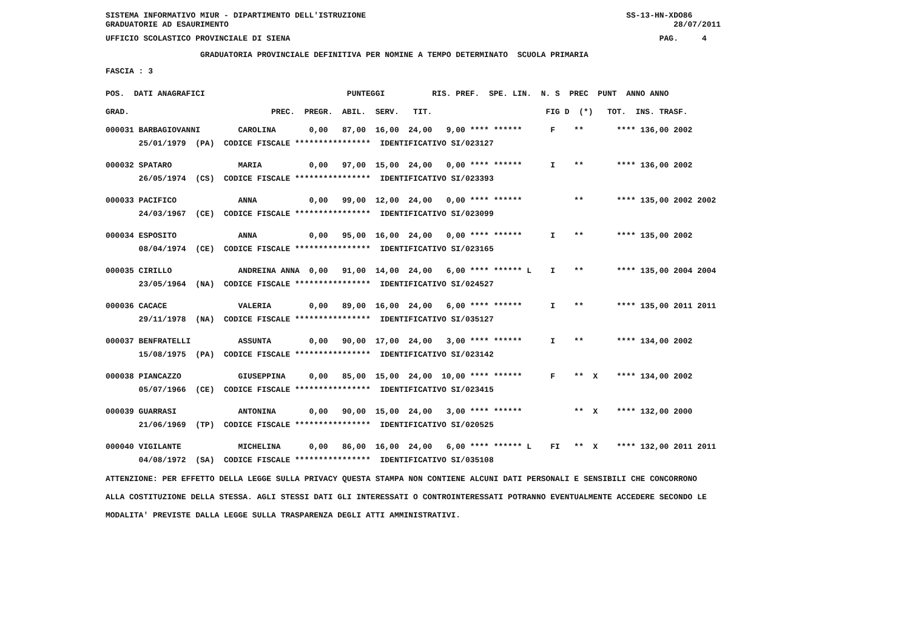SISTEMA INFORMATIVO MIUR - DIPARTIMENTO DELL'ISTRUZIONE SS-13-HN-XDO86 GRADUATORIE AD ESAURIMENTO 28/07/2011
UFFICIO SCOLASTICO PROVINCIALE DI SIENA PAG. 4
GRADUATORIA PROVINCIALE DEFINITIVA PER NOMINE A TEMPO DETERMINATO SCUOLA PRIMARIA
FASCIA : 3
| POS. DATI ANAGRAFICI PUNTEGGI RIS. PREF. SPE. LIN. N. S PREC PUNT ANNO ANNO |
| --- |
| GRAD. PREC. PREGR. ABIL. SERV. TIT. FIG D (*) TOT. INS. TRASF. |
| 000031 BARBAGIOVANNI CAROLINA 0,00 87,00 16,00 24,00 9,00 **** ****** F ** **** 136,00 2002 |
| 25/01/1979 (PA) CODICE FISCALE **************** IDENTIFICATIVO SI/023127 |
| 000032 SPATARO MARIA 0,00 97,00 15,00 24,00 0,00 **** ****** I ** **** 136,00 2002 |
| 26/05/1974 (CS) CODICE FISCALE **************** IDENTIFICATIVO SI/023393 |
| 000033 PACIFICO ANNA 0,00 99,00 12,00 24,00 0,00 **** ****** ** **** 135,00 2002 2002 |
| 24/03/1967 (CE) CODICE FISCALE **************** IDENTIFICATIVO SI/023099 |
| 000034 ESPOSITO ANNA 0,00 95,00 16,00 24,00 0,00 **** ****** I ** **** 135,00 2002 |
| 08/04/1974 (CE) CODICE FISCALE **************** IDENTIFICATIVO SI/023165 |
| 000035 CIRILLO ANDREINA ANNA 0,00 91,00 14,00 24,00 6,00 **** ****** L I ** **** 135,00 2004 2004 |
| 23/05/1964 (NA) CODICE FISCALE **************** IDENTIFICATIVO SI/024527 |
| 000036 CACACE VALERIA 0,00 89,00 16,00 24,00 6,00 **** ****** I ** **** 135,00 2011 2011 |
| 29/11/1978 (NA) CODICE FISCALE **************** IDENTIFICATIVO SI/035127 |
| 000037 BENFRATELLI ASSUNTA 0,00 90,00 17,00 24,00 3,00 **** ****** I ** **** 134,00 2002 |
| 15/08/1975 (PA) CODICE FISCALE **************** IDENTIFICATIVO SI/023142 |
| 000038 PIANCAZZO GIUSEPPINA 0,00 85,00 15,00 24,00 10,00 **** ****** F ** X **** 134,00 2002 |
| 05/07/1966 (CE) CODICE FISCALE **************** IDENTIFICATIVO SI/023415 |
| 000039 GUARRASI ANTONINA 0,00 90,00 15,00 24,00 3,00 **** ****** ** X **** 132,00 2000 |
| 21/06/1969 (TP) CODICE FISCALE **************** IDENTIFICATIVO SI/020525 |
| 000040 VIGILANTE MICHELINA 0,00 86,00 16,00 24,00 6,00 **** ****** L FI ** X **** 132,00 2011 2011 |
| 04/08/1972 (SA) CODICE FISCALE **************** IDENTIFICATIVO SI/035108 |
ATTENZIONE: PER EFFETTO DELLA LEGGE SULLA PRIVACY QUESTA STAMPA NON CONTIENE ALCUNI DATI PERSONALI E SENSIBILI CHE CONCORRONO ALLA COSTITUZIONE DELLA STESSA. AGLI STESSI DATI GLI INTERESSATI O CONTROINTERESSATI POTRANNO EVENTUALMENTE ACCEDERE SECONDO LE MODALITA' PREVISTE DALLA LEGGE SULLA TRASPARENZA DEGLI ATTI AMMINISTRATIVI.